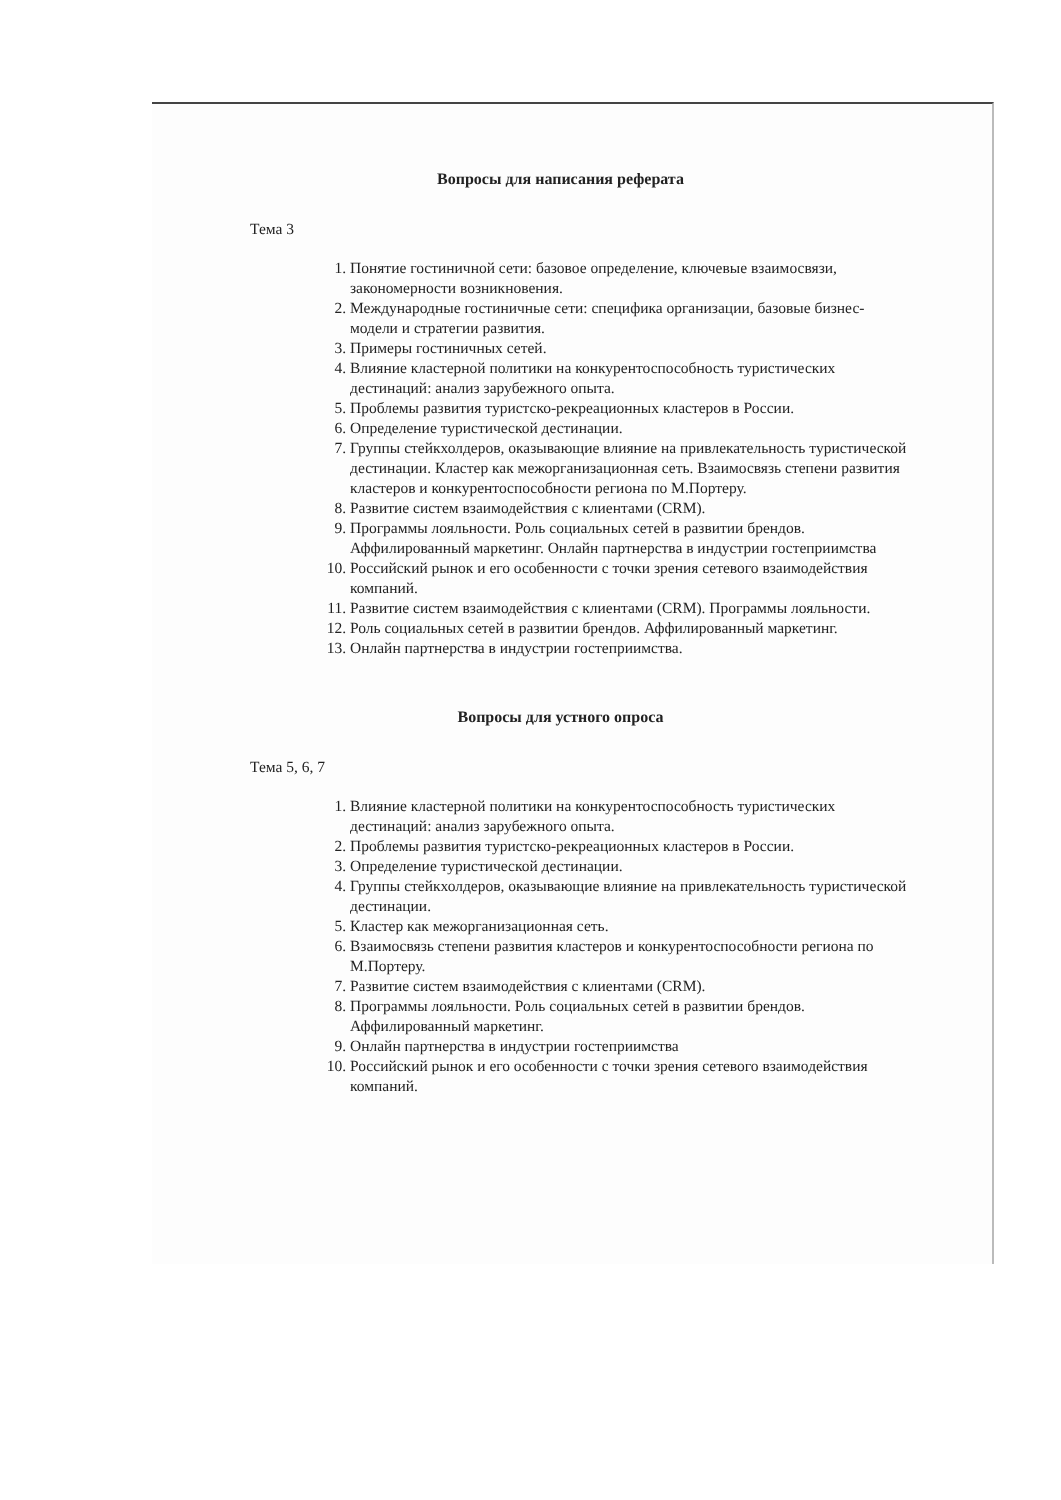Вопросы для написания реферата
Тема 3
1. Понятие гостиничной сети: базовое определение, ключевые взаимосвязи, закономерности возникновения.
2. Международные гостиничные сети: специфика организации, базовые бизнес-модели и стратегии развития.
3. Примеры гостиничных сетей.
4. Влияние кластерной политики на конкурентоспособность туристических дестинаций: анализ зарубежного опыта.
5. Проблемы развития туристско-рекреационных кластеров в России.
6. Определение туристической дестинации.
7. Группы стейкхолдеров, оказывающие влияние на привлекательность туристической дестинации. Кластер как межорганизационная сеть. Взаимосвязь степени развития кластеров и конкурентоспособности региона по М.Портеру.
8. Развитие систем взаимодействия с клиентами (CRM).
9. Программы лояльности. Роль социальных сетей в развитии брендов. Аффилированный маркетинг. Онлайн партнерства в индустрии гостеприимства
10. Российский рынок и его особенности с точки зрения сетевого взаимодействия компаний.
11. Развитие систем взаимодействия с клиентами (CRM). Программы лояльности.
12. Роль социальных сетей в развитии брендов. Аффилированный маркетинг.
13. Онлайн партнерства в индустрии гостеприимства.
Вопросы для устного опроса
Тема 5, 6, 7
1. Влияние кластерной политики на конкурентоспособность туристических дестинаций: анализ зарубежного опыта.
2. Проблемы развития туристско-рекреационных кластеров в России.
3. Определение туристической дестинации.
4. Группы стейкхолдеров, оказывающие влияние на привлекательность туристической дестинации.
5. Кластер как межорганизационная сеть.
6. Взаимосвязь степени развития кластеров и конкурентоспособности региона по М.Портеру.
7. Развитие систем взаимодействия с клиентами (CRM).
8. Программы лояльности. Роль социальных сетей в развитии брендов. Аффилированный маркетинг.
9. Онлайн партнерства в индустрии гостеприимства
10. Российский рынок и его особенности с точки зрения сетевого взаимодействия компаний.